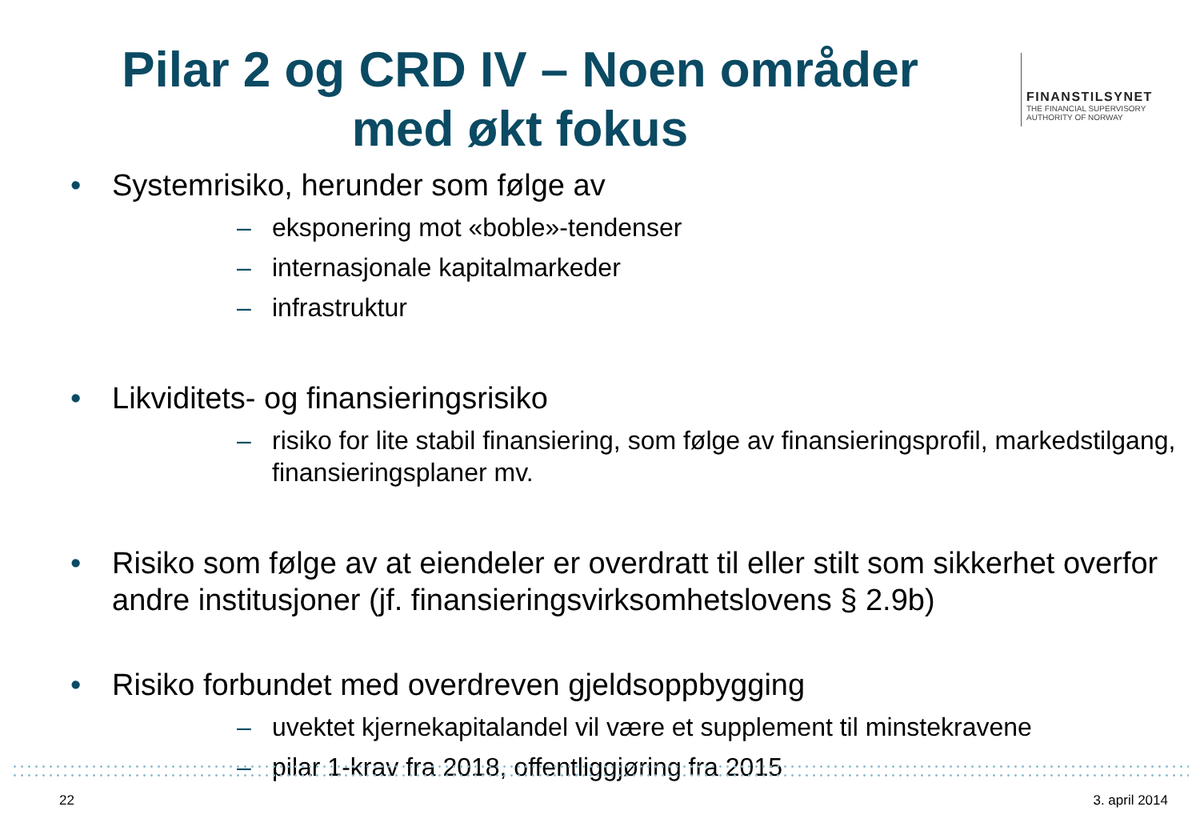Pilar 2 og CRD IV – Noen områder med økt fokus
FINANSTILSYNET
THE FINANCIAL SUPERVISORY
AUTHORITY OF NORWAY
• Systemrisiko, herunder som følge av
– eksponering mot «boble»-tendenser
– internasjonale kapitalmarkeder
– infrastruktur
• Likviditets- og finansieringsrisiko
– risiko for lite stabil finansiering, som følge av finansieringsprofil, markedstilgang, finansieringsplaner mv.
• Risiko som følge av at eiendeler er overdratt til eller stilt som sikkerhet overfor andre institusjoner (jf. finansieringsvirksomhetslovens § 2.9b)
• Risiko forbundet med overdreven gjeldsoppbygging
– uvektet kjernekapitalandel vil være et supplement til minstekravene
– pilar 1-krav fra 2018, offentliggjøring fra 2015
22 3. april 2014